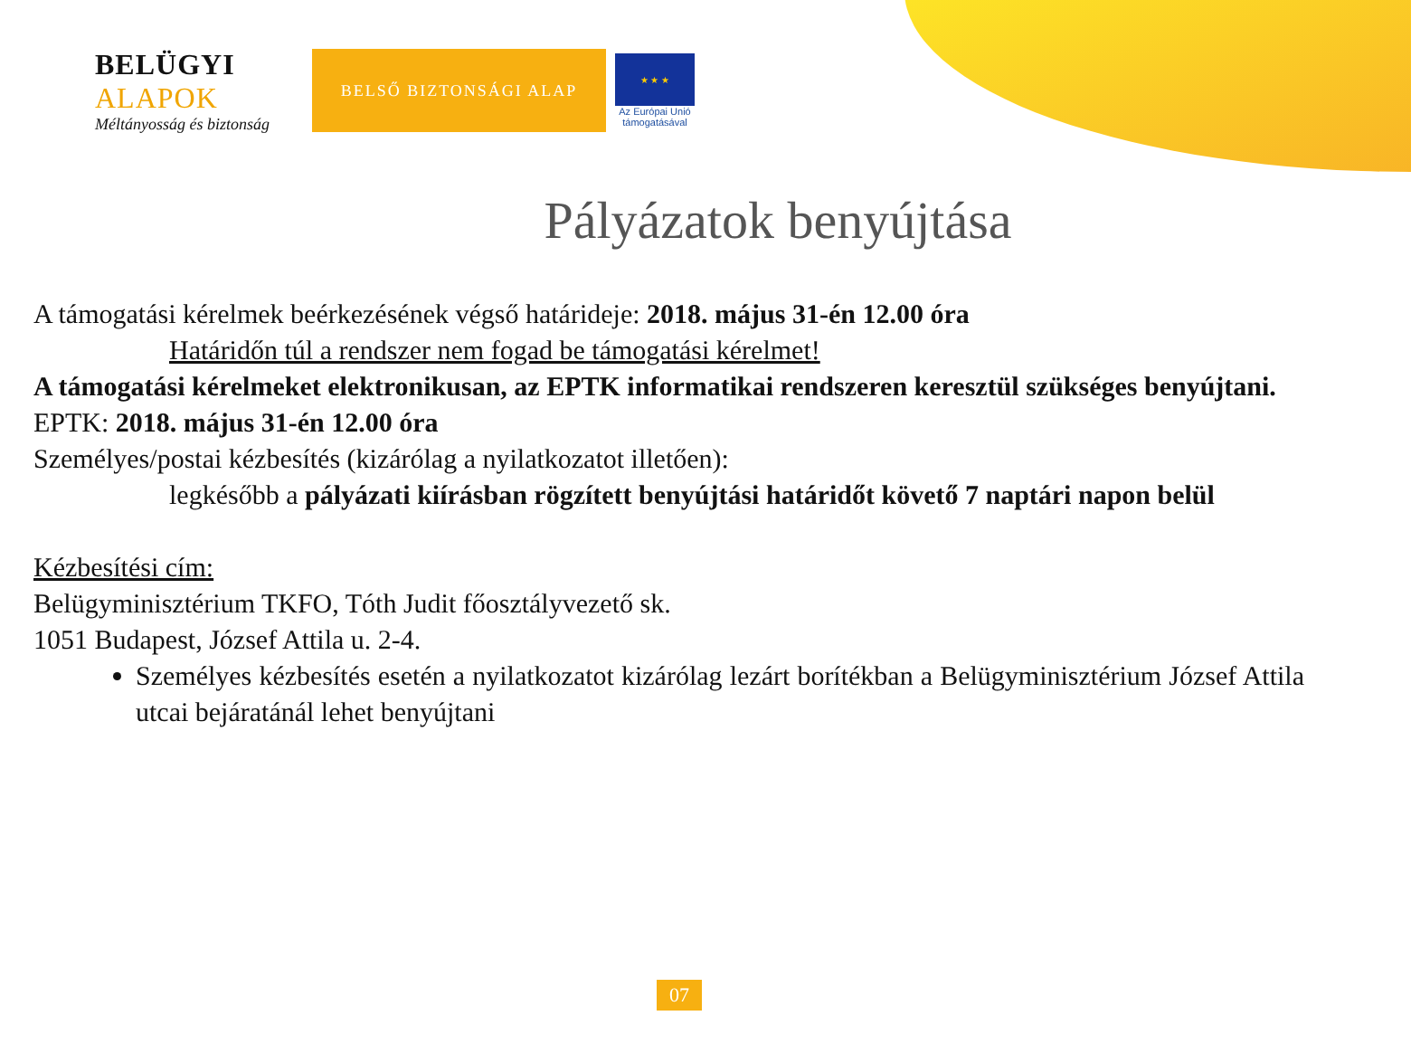BELÜGYI
ALAPOK
Méltányosság és biztonság
BELSŐ BIZTONSÁGI ALAP
★ ★ ★
Az Európai Unió
támogatásával
Pályázatok benyújtása
A támogatási kérelmek beérkezésének végső határideje: 2018. május 31-én 12.00 óra
Határidőn túl a rendszer nem fogad be támogatási kérelmet!
A támogatási kérelmeket elektronikusan, az EPTK informatikai rendszeren keresztül szükséges benyújtani.
EPTK: 2018. május 31-én 12.00 óra
Személyes/postai kézbesítés (kizárólag a nyilatkozatot illetően):
legkésőbb a pályázati kiírásban rögzített benyújtási határidőt követő 7 naptári napon belül
Kézbesítési cím:
Belügyminisztérium TKFO, Tóth Judit főosztályvezető sk.
1051 Budapest, József Attila u. 2-4.
Személyes kézbesítés esetén a nyilatkozatot kizárólag lezárt borítékban a Belügyminisztérium József Attila utcai bejáratánál lehet benyújtani
07